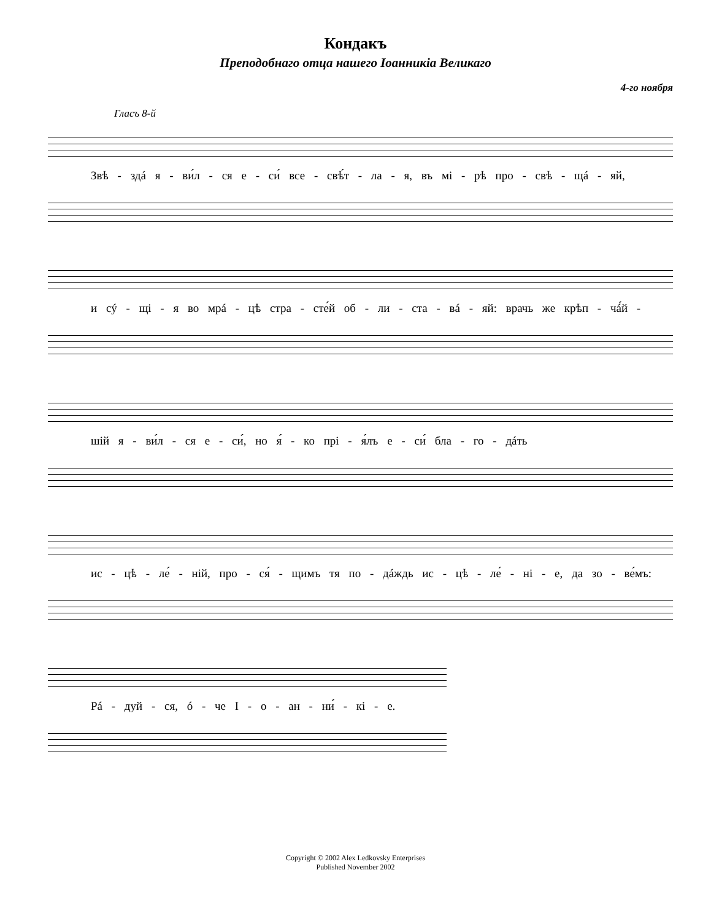Кондакъ
Преподобнаго отца нашего Іоанникіа Великаго
4-го ноября
Гласъ 8-й
Звѣ - здá я - ви́л - ся е - си́ все - свѣ́т - ла - я, въ мі - рѣ про - свѣ - щá - яй,
и сý - щі - я во мрá - цѣ стра - сте́й об - ли - ста - вá - яй: врачь же крѣп - чá́й -
шій я - ви́л - ся е - си́, но я́ - ко прі - я́лъ е - си́ бла - го - дáть
ис - цѣ - ле́ - ній, про - ся́ - щимъ тя по - дáждь ис - цѣ - ле́ - ні - е, да зо - ве́мъ:
Рá - дуй - ся, ó - че І - о - ан - ни́ - кі - е.
Copyright © 2002 Alex Ledkovsky Enterprises
Published November 2002